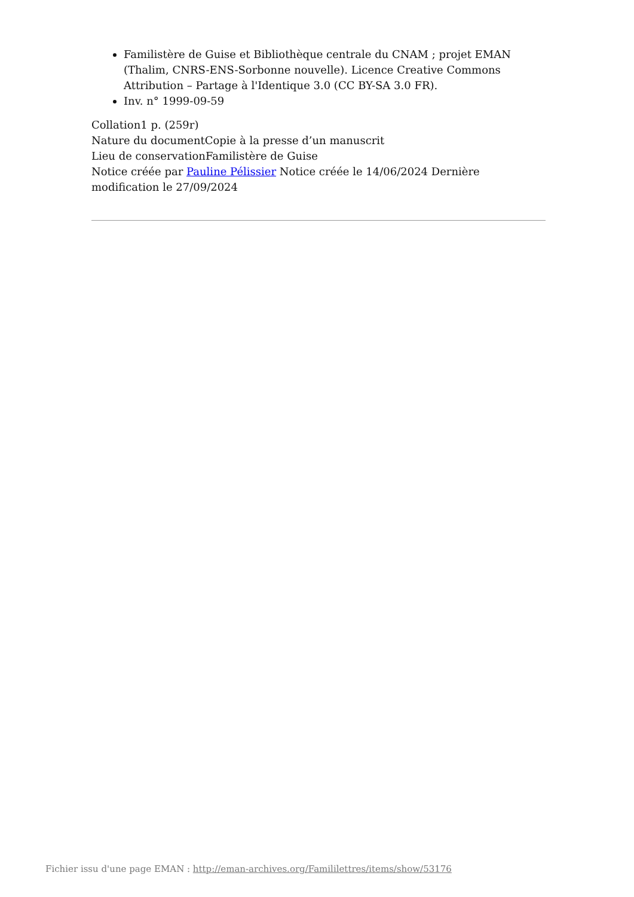Familistère de Guise et Bibliothèque centrale du CNAM ; projet EMAN (Thalim, CNRS-ENS-Sorbonne nouvelle). Licence Creative Commons Attribution – Partage à l'Identique 3.0 (CC BY-SA 3.0 FR).
Inv. n° 1999-09-59
Collation1 p. (259r)
Nature du documentCopie à la presse d’un manuscrit
Lieu de conservationFamilistère de Guise
Notice créée par Pauline Pélissier Notice créée le 14/06/2024 Dernière modification le 27/09/2024
Fichier issu d'une page EMAN : http://eman-archives.org/Famililettres/items/show/53176